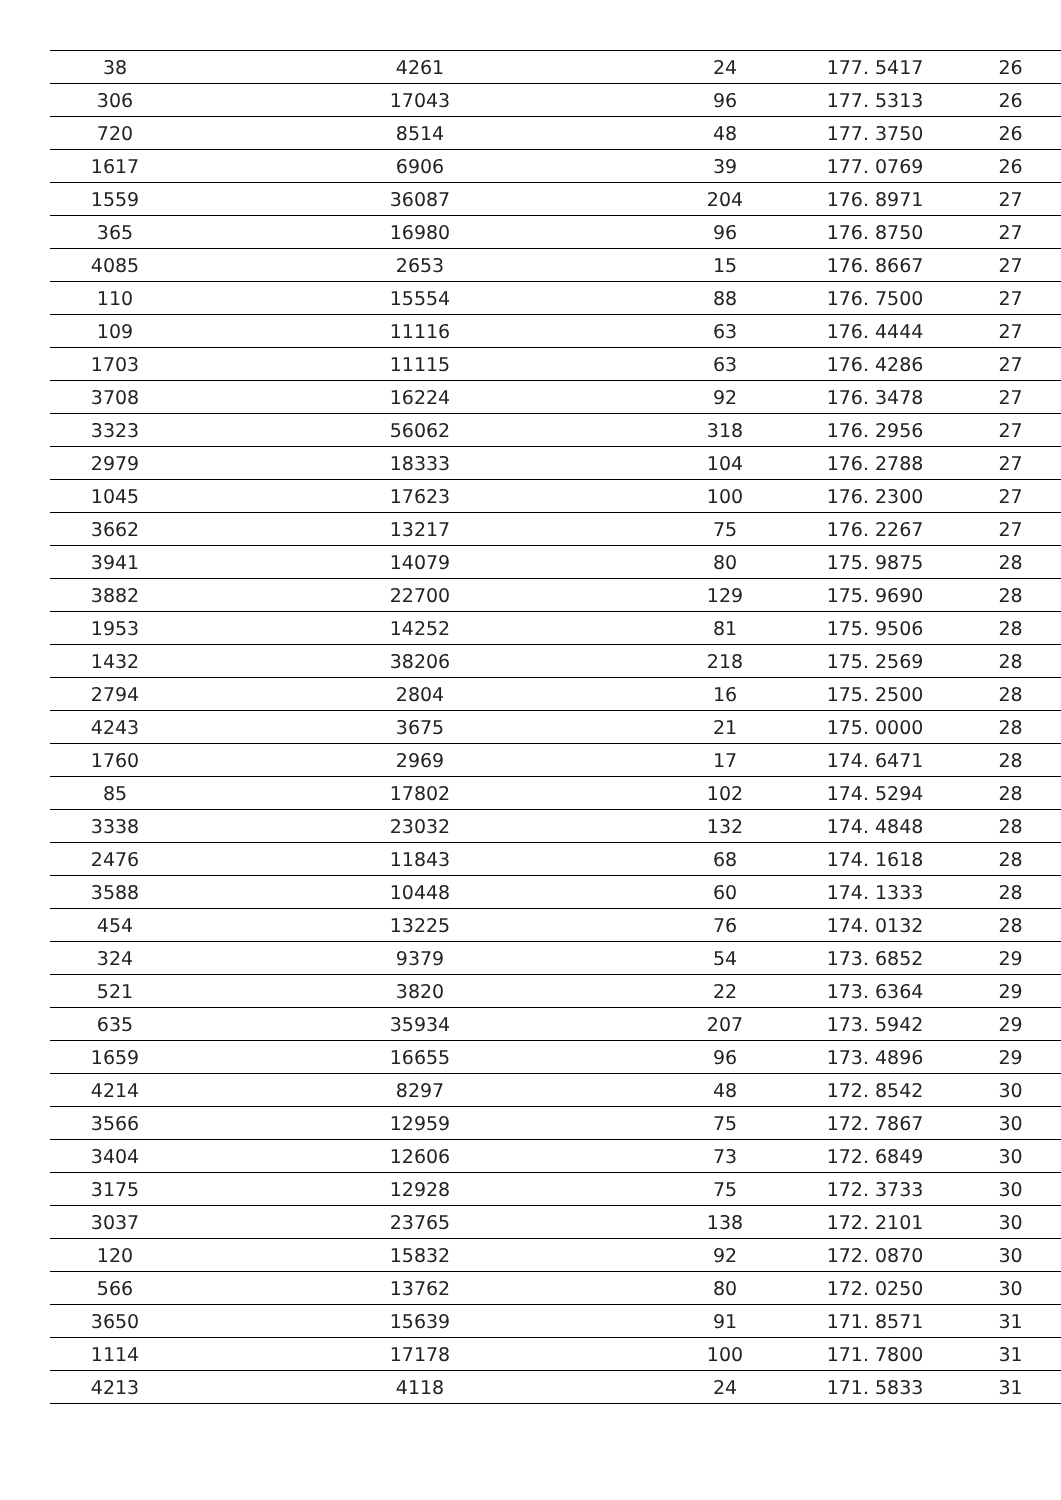| 38 | 4261 | 24 | 177. 5417 | 26 |
| 306 | 17043 | 96 | 177. 5313 | 26 |
| 720 | 8514 | 48 | 177. 3750 | 26 |
| 1617 | 6906 | 39 | 177. 0769 | 26 |
| 1559 | 36087 | 204 | 176. 8971 | 27 |
| 365 | 16980 | 96 | 176. 8750 | 27 |
| 4085 | 2653 | 15 | 176. 8667 | 27 |
| 110 | 15554 | 88 | 176. 7500 | 27 |
| 109 | 11116 | 63 | 176. 4444 | 27 |
| 1703 | 11115 | 63 | 176. 4286 | 27 |
| 3708 | 16224 | 92 | 176. 3478 | 27 |
| 3323 | 56062 | 318 | 176. 2956 | 27 |
| 2979 | 18333 | 104 | 176. 2788 | 27 |
| 1045 | 17623 | 100 | 176. 2300 | 27 |
| 3662 | 13217 | 75 | 176. 2267 | 27 |
| 3941 | 14079 | 80 | 175. 9875 | 28 |
| 3882 | 22700 | 129 | 175. 9690 | 28 |
| 1953 | 14252 | 81 | 175. 9506 | 28 |
| 1432 | 38206 | 218 | 175. 2569 | 28 |
| 2794 | 2804 | 16 | 175. 2500 | 28 |
| 4243 | 3675 | 21 | 175. 0000 | 28 |
| 1760 | 2969 | 17 | 174. 6471 | 28 |
| 85 | 17802 | 102 | 174. 5294 | 28 |
| 3338 | 23032 | 132 | 174. 4848 | 28 |
| 2476 | 11843 | 68 | 174. 1618 | 28 |
| 3588 | 10448 | 60 | 174. 1333 | 28 |
| 454 | 13225 | 76 | 174. 0132 | 28 |
| 324 | 9379 | 54 | 173. 6852 | 29 |
| 521 | 3820 | 22 | 173. 6364 | 29 |
| 635 | 35934 | 207 | 173. 5942 | 29 |
| 1659 | 16655 | 96 | 173. 4896 | 29 |
| 4214 | 8297 | 48 | 172. 8542 | 30 |
| 3566 | 12959 | 75 | 172. 7867 | 30 |
| 3404 | 12606 | 73 | 172. 6849 | 30 |
| 3175 | 12928 | 75 | 172. 3733 | 30 |
| 3037 | 23765 | 138 | 172. 2101 | 30 |
| 120 | 15832 | 92 | 172. 0870 | 30 |
| 566 | 13762 | 80 | 172. 0250 | 30 |
| 3650 | 15639 | 91 | 171. 8571 | 31 |
| 1114 | 17178 | 100 | 171. 7800 | 31 |
| 4213 | 4118 | 24 | 171. 5833 | 31 |